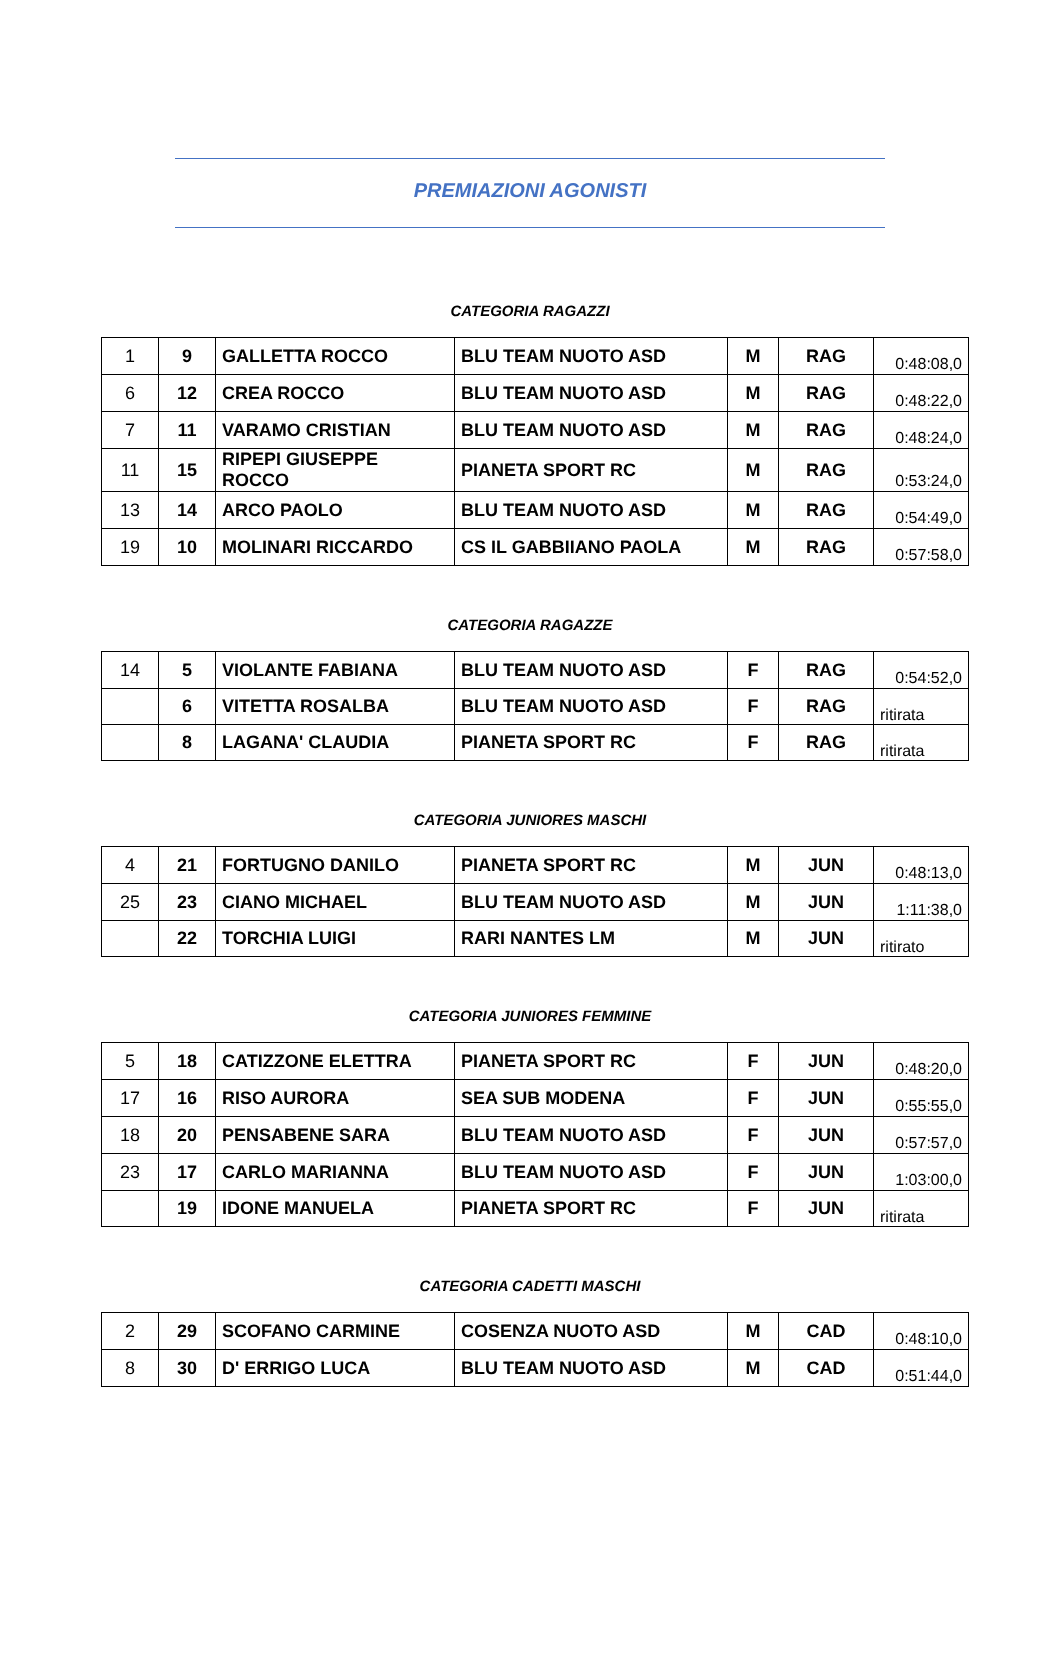PREMIAZIONI AGONISTI
CATEGORIA RAGAZZI
| 1 | 9 | GALLETTA ROCCO | BLU TEAM NUOTO ASD | M | RAG | 0:48:08,0 |
| 6 | 12 | CREA ROCCO | BLU TEAM NUOTO ASD | M | RAG | 0:48:22,0 |
| 7 | 11 | VARAMO CRISTIAN | BLU TEAM NUOTO ASD | M | RAG | 0:48:24,0 |
| 11 | 15 | RIPEPI GIUSEPPE ROCCO | PIANETA SPORT RC | M | RAG | 0:53:24,0 |
| 13 | 14 | ARCO PAOLO | BLU TEAM NUOTO ASD | M | RAG | 0:54:49,0 |
| 19 | 10 | MOLINARI RICCARDO | CS IL GABBIIANO PAOLA | M | RAG | 0:57:58,0 |
CATEGORIA RAGAZZE
| 14 | 5 | VIOLANTE FABIANA | BLU TEAM NUOTO ASD | F | RAG | 0:54:52,0 |
| | 6 | VITETTA ROSALBA | BLU TEAM NUOTO ASD | F | RAG | ritirata |
| | 8 | LAGANA' CLAUDIA | PIANETA SPORT RC | F | RAG | ritirata |
CATEGORIA JUNIORES MASCHI
| 4 | 21 | FORTUGNO DANILO | PIANETA SPORT RC | M | JUN | 0:48:13,0 |
| 25 | 23 | CIANO MICHAEL | BLU TEAM NUOTO ASD | M | JUN | 1:11:38,0 |
| | 22 | TORCHIA LUIGI | RARI NANTES LM | M | JUN | ritirato |
CATEGORIA JUNIORES FEMMINE
| 5 | 18 | CATIZZONE ELETTRA | PIANETA SPORT RC | F | JUN | 0:48:20,0 |
| 17 | 16 | RISO AURORA | SEA SUB MODENA | F | JUN | 0:55:55,0 |
| 18 | 20 | PENSABENE SARA | BLU TEAM NUOTO ASD | F | JUN | 0:57:57,0 |
| 23 | 17 | CARLO MARIANNA | BLU TEAM NUOTO ASD | F | JUN | 1:03:00,0 |
| | 19 | IDONE MANUELA | PIANETA SPORT RC | F | JUN | ritirata |
CATEGORIA CADETTI MASCHI
| 2 | 29 | SCOFANO CARMINE | COSENZA NUOTO ASD | M | CAD | 0:48:10,0 |
| 8 | 30 | D' ERRIGO LUCA | BLU TEAM NUOTO ASD | M | CAD | 0:51:44,0 |